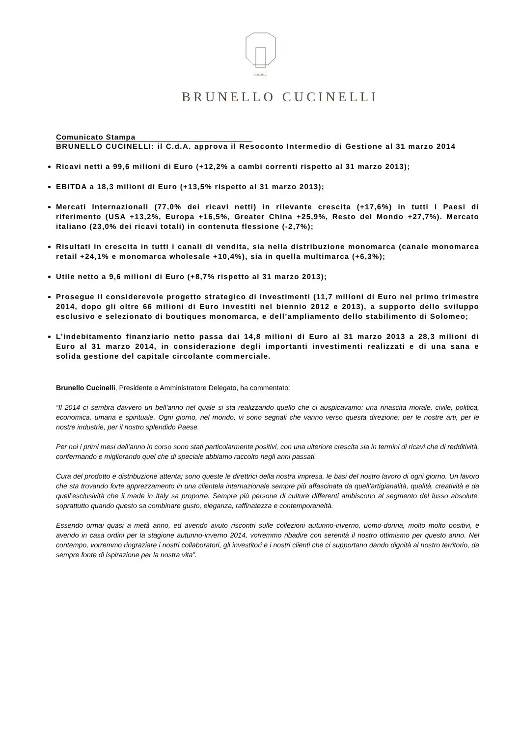SOLOMEI
BRUNELLO CUCINELLI
Comunicato Stampa
BRUNELLO CUCINELLI: il C.d.A. approva il Resoconto Intermedio di Gestione al 31 marzo 2014
Ricavi netti a 99,6 milioni di Euro (+12,2% a cambi correnti rispetto al 31 marzo 2013);
EBITDA a 18,3 milioni di Euro (+13,5% rispetto al 31 marzo 2013);
Mercati Internazionali (77,0% dei ricavi netti) in rilevante crescita (+17,6%) in tutti i Paesi di riferimento (USA +13,2%, Europa +16,5%, Greater China +25,9%, Resto del Mondo +27,7%). Mercato italiano (23,0% dei ricavi totali) in contenuta flessione (-2,7%);
Risultati in crescita in tutti i canali di vendita, sia nella distribuzione monomarca (canale monomarca retail +24,1% e monomarca wholesale +10,4%), sia in quella multimarca (+6,3%);
Utile netto a 9,6 milioni di Euro (+8,7% rispetto al 31 marzo 2013);
Prosegue il considerevole progetto strategico di investimenti (11,7 milioni di Euro nel primo trimestre 2014, dopo gli oltre 66 milioni di Euro investiti nel biennio 2012 e 2013), a supporto dello sviluppo esclusivo e selezionato di boutiques monomarca, e dell’ampliamento dello stabilimento di Solomeo;
L’indebitamento finanziario netto passa dai 14,8 milioni di Euro al 31 marzo 2013 a 28,3 milioni di Euro al 31 marzo 2014, in considerazione degli importanti investimenti realizzati e di una sana e solida gestione del capitale circolante commerciale.
Brunello Cucinelli, Presidente e Amministratore Delegato, ha commentato:
“Il 2014 ci sembra davvero un bell’anno nel quale si sta realizzando quello che ci auspicavamo: una rinascita morale, civile, politica, economica, umana e spirituale. Ogni giorno, nel mondo, vi sono segnali che vanno verso questa direzione: per le nostre arti, per le nostre industrie, per il nostro splendido Paese.
Per noi i primi mesi dell’anno in corso sono stati particolarmente positivi, con una ulteriore crescita sia in termini di ricavi che di redditività, confermando e migliorando quel che di speciale abbiamo raccolto negli anni passati.
Cura del prodotto e distribuzione attenta; sono queste le direttrici della nostra impresa, le basi del nostro lavoro di ogni giorno. Un lavoro che sta trovando forte apprezzamento in una clientela internazionale sempre più affascinata da quell’artigianalità, qualità, creatività e da quell’esclusività che il made in Italy sa proporre. Sempre più persone di culture differenti ambiscono al segmento del lusso absolute, soprattutto quando questo sa combinare gusto, eleganza, raffinatezza e contemporaneità.
Essendo ormai quasi a metà anno, ed avendo avuto riscontri sulle collezioni autunno-inverno, uomo-donna, molto molto positivi, e avendo in casa ordini per la stagione autunno-inverno 2014, vorremmo ribadire con serenità il nostro ottimismo per questo anno. Nel contempo, vorremmo ringraziare i nostri collaboratori, gli investitori e i nostri clienti che ci supportano dando dignità al nostro territorio, da sempre fonte di ispirazione per la nostra vita”.